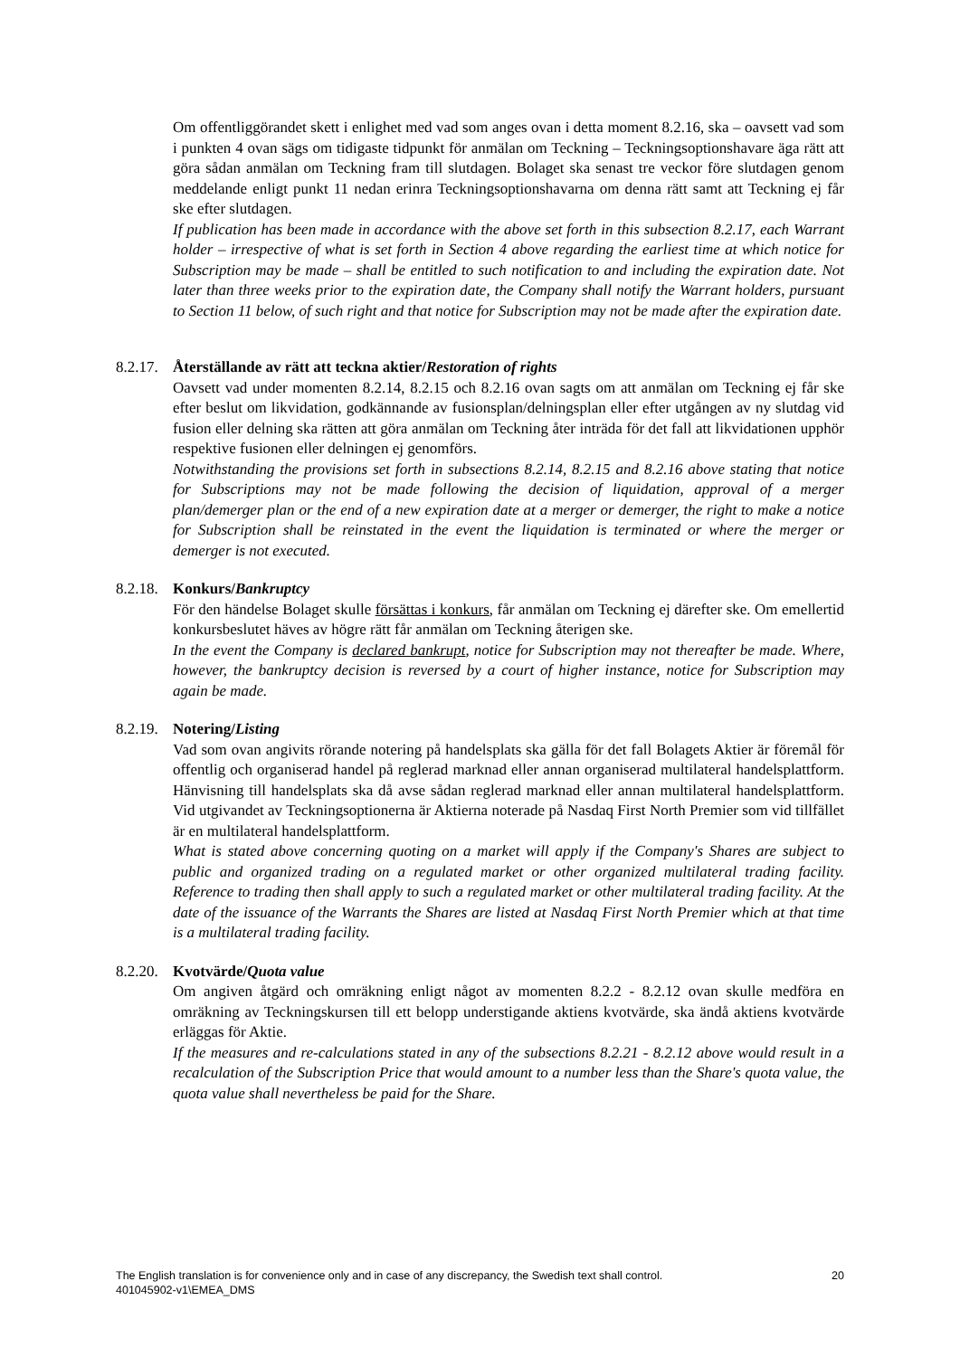Om offentliggörandet skett i enlighet med vad som anges ovan i detta moment 8.2.16, ska – oavsett vad som i punkten 4 ovan sägs om tidigaste tidpunkt för anmälan om Teckning – Teckningsoptionshavare äga rätt att göra sådan anmälan om Teckning fram till slutdagen. Bolaget ska senast tre veckor före slutdagen genom meddelande enligt punkt 11 nedan erinra Teckningsoptionshavarna om denna rätt samt att Teckning ej får ske efter slutdagen.
If publication has been made in accordance with the above set forth in this subsection 8.2.17, each Warrant holder – irrespective of what is set forth in Section 4 above regarding the earliest time at which notice for Subscription may be made – shall be entitled to such notification to and including the expiration date. Not later than three weeks prior to the expiration date, the Company shall notify the Warrant holders, pursuant to Section 11 below, of such right and that notice for Subscription may not be made after the expiration date.
8.2.17. Återställande av rätt att teckna aktier/Restoration of rights
Oavsett vad under momenten 8.2.14, 8.2.15 och 8.2.16 ovan sagts om att anmälan om Teckning ej får ske efter beslut om likvidation, godkännande av fusionsplan/delningsplan eller efter utgången av ny slutdag vid fusion eller delning ska rätten att göra anmälan om Teckning åter inträda för det fall att likvidationen upphör respektive fusionen eller delningen ej genomförs.
Notwithstanding the provisions set forth in subsections 8.2.14, 8.2.15 and 8.2.16 above stating that notice for Subscriptions may not be made following the decision of liquidation, approval of a merger plan/demerger plan or the end of a new expiration date at a merger or demerger, the right to make a notice for Subscription shall be reinstated in the event the liquidation is terminated or where the merger or demerger is not executed.
8.2.18. Konkurs/Bankruptcy
För den händelse Bolaget skulle försättas i konkurs, får anmälan om Teckning ej därefter ske. Om emellertid konkursbeslutet häves av högre rätt får anmälan om Teckning återigen ske.
In the event the Company is declared bankrupt, notice for Subscription may not thereafter be made. Where, however, the bankruptcy decision is reversed by a court of higher instance, notice for Subscription may again be made.
8.2.19. Notering/Listing
Vad som ovan angivits rörande notering på handelsplats ska gälla för det fall Bolagets Aktier är föremål för offentlig och organiserad handel på reglerad marknad eller annan organiserad multilateral handelsplattform. Hänvisning till handelsplats ska då avse sådan reglerad marknad eller annan multilateral handelsplattform. Vid utgivandet av Teckningsoptionerna är Aktierna noterade på Nasdaq First North Premier som vid tillfället är en multilateral handelsplattform.
What is stated above concerning quoting on a market will apply if the Company's Shares are subject to public and organized trading on a regulated market or other organized multilateral trading facility. Reference to trading then shall apply to such a regulated market or other multilateral trading facility. At the date of the issuance of the Warrants the Shares are listed at Nasdaq First North Premier which at that time is a multilateral trading facility.
8.2.20. Kvotvärde/Quota value
Om angiven åtgärd och omräkning enligt något av momenten 8.2.2 - 8.2.12 ovan skulle medföra en omräkning av Teckningskursen till ett belopp understigande aktiens kvotvärde, ska ändå aktiens kvotvärde erläggas för Aktie.
If the measures and re-calculations stated in any of the subsections 8.2.21 - 8.2.12 above would result in a recalculation of the Subscription Price that would amount to a number less than the Share's quota value, the quota value shall nevertheless be paid for the Share.
The English translation is for convenience only and in case of any discrepancy, the Swedish text shall control. 20
401045902-v1\EMEA_DMS